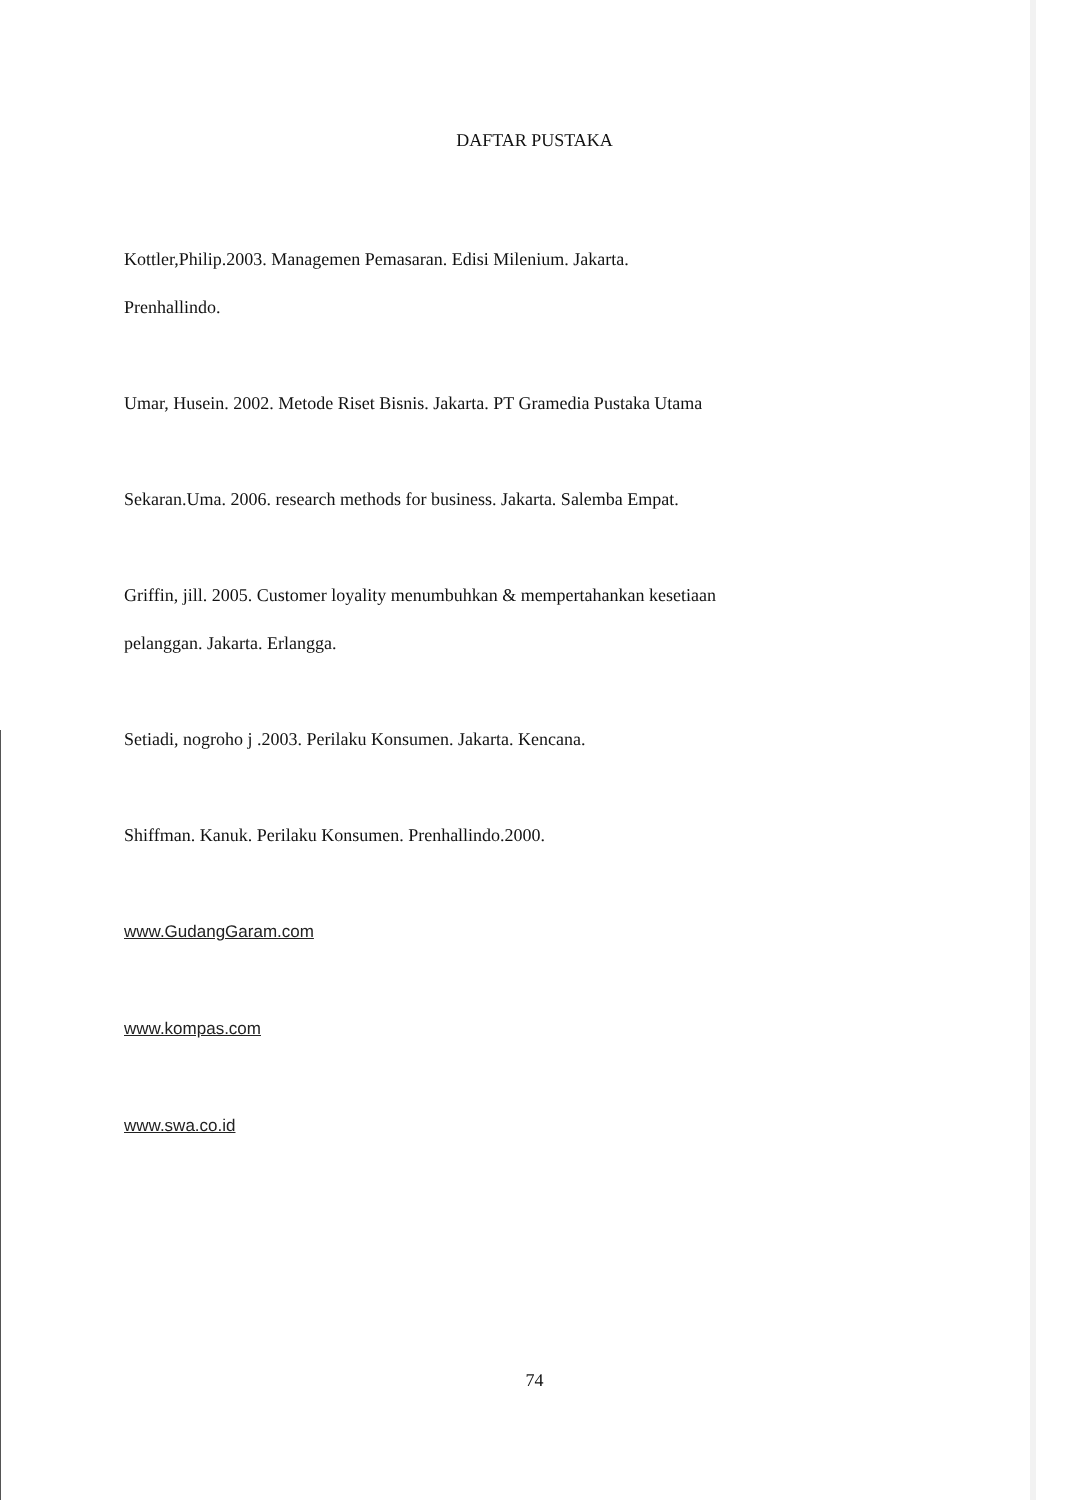DAFTAR PUSTAKA
Kottler,Philip.2003. Managemen Pemasaran. Edisi Milenium. Jakarta.
Prenhallindo.
Umar, Husein. 2002. Metode Riset Bisnis. Jakarta. PT Gramedia Pustaka Utama
Sekaran.Uma. 2006. research methods for business. Jakarta. Salemba Empat.
Griffin, jill. 2005. Customer loyality menumbuhkan & mempertahankan kesetiaan
pelanggan. Jakarta. Erlangga.
Setiadi, nogroho j .2003. Perilaku Konsumen. Jakarta. Kencana.
Shiffman. Kanuk. Perilaku Konsumen. Prenhallindo.2000.
www.GudangGaram.com
www.kompas.com
www.swa.co.id
74